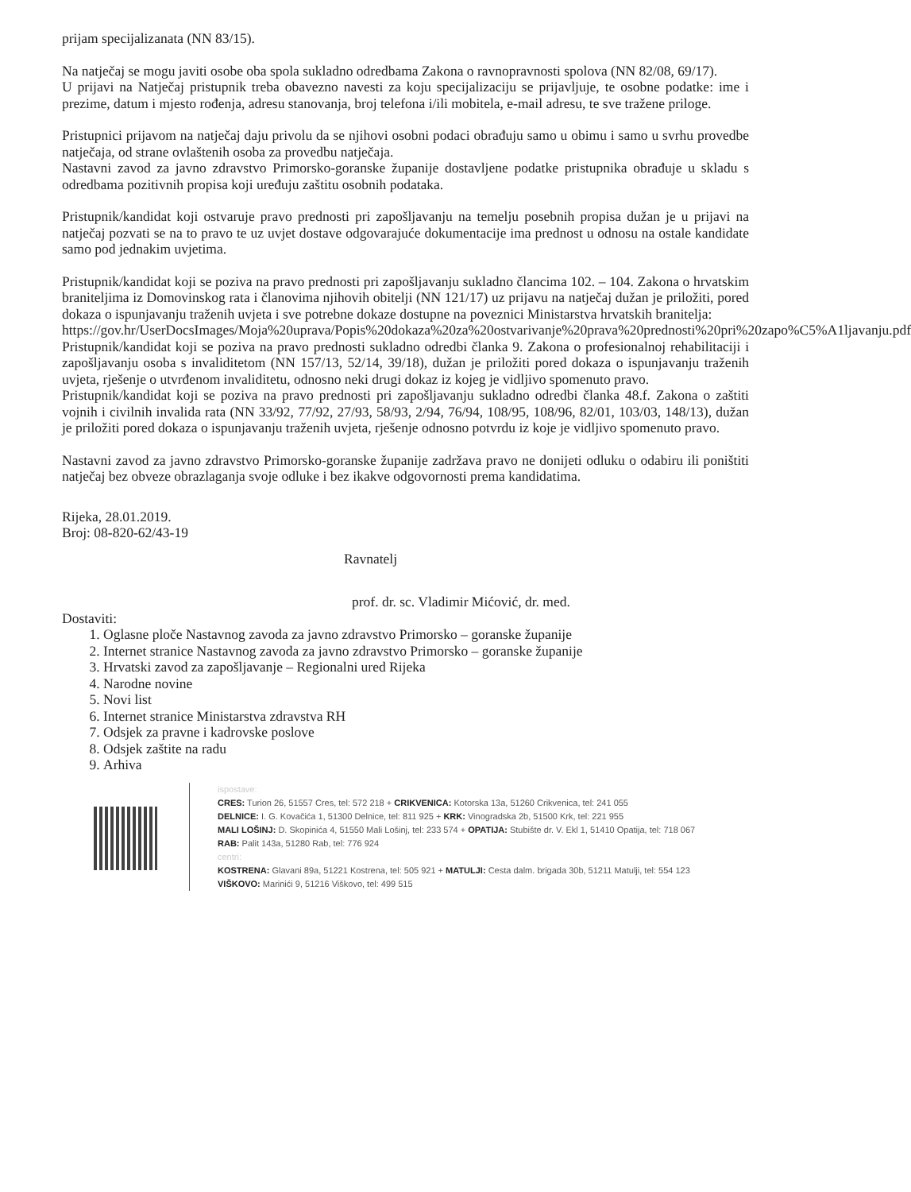prijam specijalizanata (NN 83/15).
Na natječaj se mogu javiti osobe oba spola sukladno odredbama Zakona o ravnopravnosti spolova (NN 82/08, 69/17).
U prijavi na Natječaj pristupnik treba obavezno navesti za koju specijalizaciju se prijavljuje, te osobne podatke: ime i prezime, datum i mjesto rođenja, adresu stanovanja, broj telefona i/ili mobitela, e-mail adresu, te sve tražene priloge.
Pristupnici prijavom na natječaj daju privolu da se njihovi osobni podaci obrađuju samo u obimu i samo u svrhu provedbe natječaja, od strane ovlaštenih osoba za provedbu natječaja.
Nastavni zavod za javno zdravstvo Primorsko-goranske županije dostavljene podatke pristupnika obrađuje u skladu s odredbama pozitivnih propisa koji uređuju zaštitu osobnih podataka.
Pristupnik/kandidat koji ostvaruje pravo prednosti pri zapošljavanju na temelju posebnih propisa dužan je u prijavi na natječaj pozvati se na to pravo te uz uvjet dostave odgovarajuće dokumentacije ima prednost u odnosu na ostale kandidate samo pod jednakim uvjetima.
Pristupnik/kandidat koji se poziva na pravo prednosti pri zapošljavanju sukladno člancima 102. – 104. Zakona o hrvatskim braniteljima iz Domovinskog rata i članovima njihovih obitelji (NN 121/17) uz prijavu na natječaj dužan je priložiti, pored dokaza o ispunjavanju traženih uvjeta i sve potrebne dokaze dostupne na poveznici Ministarstva hrvatskih branitelja:
https://gov.hr/UserDocsImages/Moja%20uprava/Popis%20dokaza%20za%20ostvarivanje%20prava%20prednosti%20pri%20zapo%C5%A1ljavanju.pdf
Pristupnik/kandidat koji se poziva na pravo prednosti sukladno odredbi članka 9. Zakona o profesionalnoj rehabilitaciji i zapošljavanju osoba s invaliditetom (NN 157/13, 52/14, 39/18), dužan je priložiti pored dokaza o ispunjavanju traženih uvjeta, rješenje o utvrđenom invaliditetu, odnosno neki drugi dokaz iz kojeg je vidljivo spomenuto pravo.
Pristupnik/kandidat koji se poziva na pravo prednosti pri zapošljavanju sukladno odredbi članka 48.f. Zakona o zaštiti vojnih i civilnih invalida rata (NN 33/92, 77/92, 27/93, 58/93, 2/94, 76/94, 108/95, 108/96, 82/01, 103/03, 148/13), dužan je priložiti pored dokaza o ispunjavanju traženih uvjeta, rješenje odnosno potvrdu iz koje je vidljivo spomenuto pravo.
Nastavni zavod za javno zdravstvo Primorsko-goranske županije zadržava pravo ne donijeti odluku o odabiru ili poništiti natječaj bez obveze obrazlaganja svoje odluke i bez ikakve odgovornosti prema kandidatima.
Rijeka, 28.01.2019.
Broj: 08-820-62/43-19
Ravnatelj
prof. dr. sc. Vladimir Mićović, dr. med.
Dostaviti:
1. Oglasne ploče Nastavnog zavoda za javno zdravstvo Primorsko – goranske županije
2. Internet stranice Nastavnog zavoda za javno zdravstvo Primorsko – goranske županije
3. Hrvatski zavod za zapošljavanje – Regionalni ured Rijeka
4. Narodne novine
5. Novi list
6. Internet stranice Ministarstva zdravstva RH
7. Odsjek za pravne i kadrovske poslove
8. Odsjek zaštite na radu
9. Arhiva
ispostave:
CRES: Turion 26, 51557 Cres, tel: 572 218 + CRIKVENICA: Kotorska 13a, 51260 Crikvenica, tel: 241 055
DELNICE: I. G. Kovačića 1, 51300 Delnice, tel: 811 925 + KRK: Vinogradska 2b, 51500 Krk, tel: 221 955
MALI LOŠINJ: D. Skopinića 4, 51550 Mali Lošinj, tel: 233 574 + OPATIJA: Stubište dr. V. Ekl 1, 51410 Opatija, tel: 718 067
RAB: Palit 143a, 51280 Rab, tel: 776 924
centri:
KOSTRENA: Glavani 89a, 51221 Kostrena, tel: 505 921 + MATULJI: Cesta dalm. brigada 30b, 51211 Matulji, tel: 554 123
VIŠKOVO: Marinići 9, 51216 Viškovo, tel: 499 515